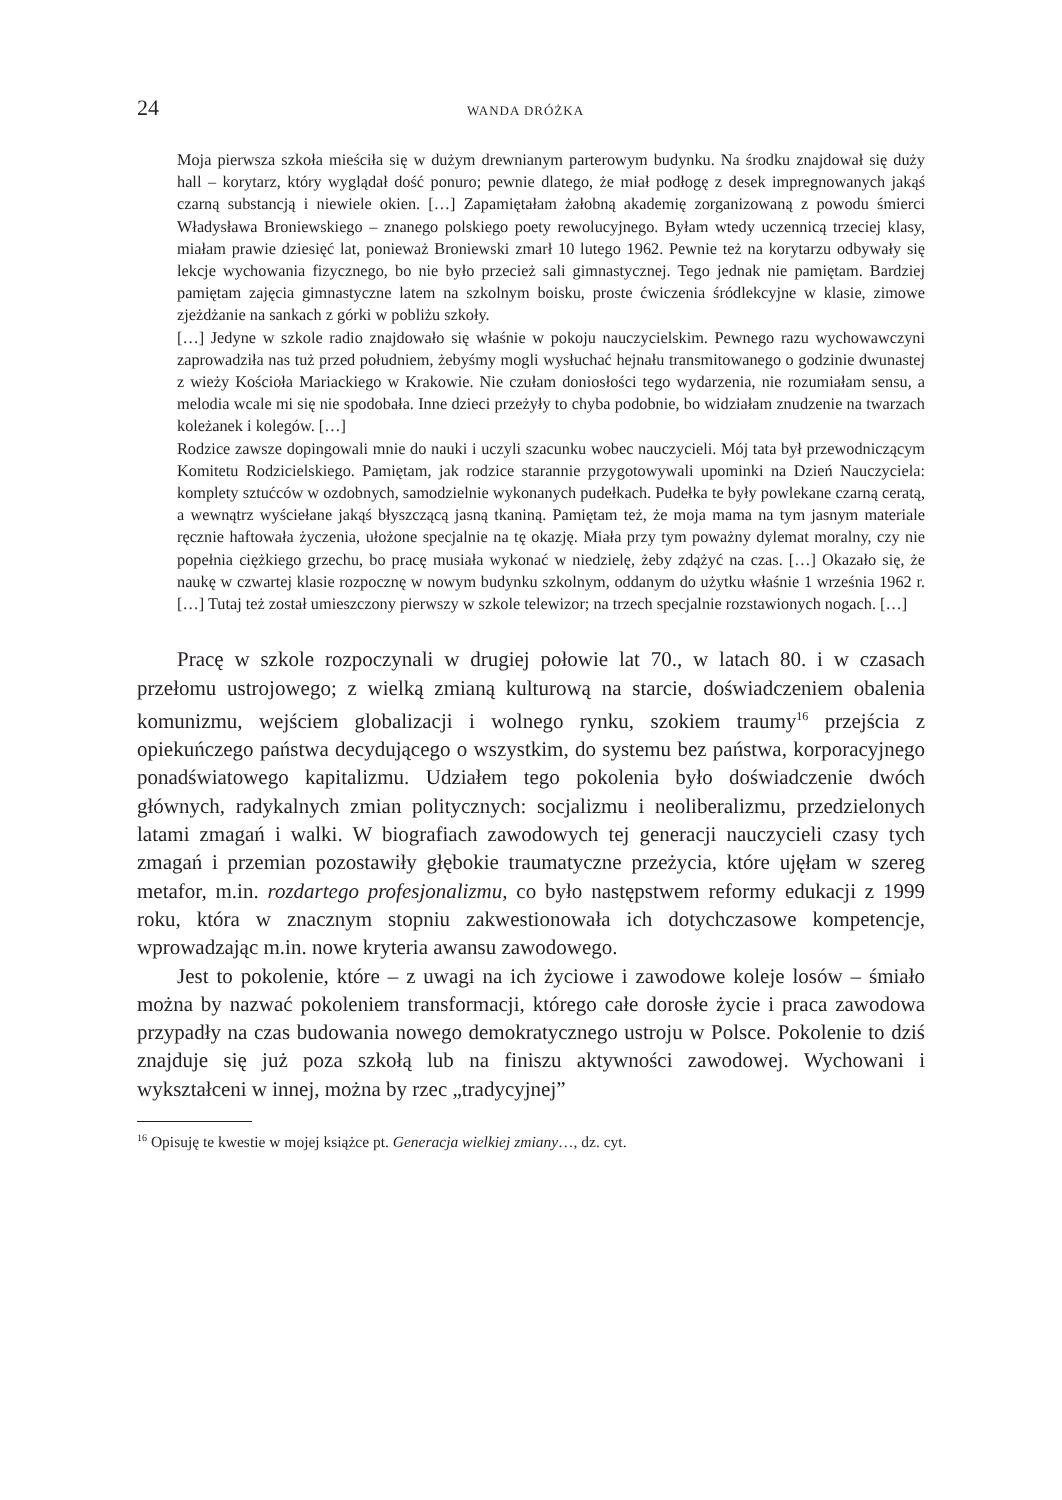24 WANDA DRÓŻKA
Moja pierwsza szkoła mieściła się w dużym drewnianym parterowym budynku. Na środku znajdował się duży hall – korytarz, który wyglądał dość ponuro; pewnie dlatego, że miał podłogę z desek impregnowanych jakąś czarną substancją i niewiele okien. […] Zapamiętałam żałobną akademię zorganizowaną z powodu śmierci Władysława Broniewskiego – znanego polskiego poety rewolucyjnego. Byłam wtedy uczennicą trzeciej klasy, miałam prawie dziesięć lat, ponieważ Broniewski zmarł 10 lutego 1962. Pewnie też na korytarzu odbywały się lekcje wychowania fizycznego, bo nie było przecież sali gimnastycznej. Tego jednak nie pamiętam. Bardziej pamiętam zajęcia gimnastyczne latem na szkolnym boisku, proste ćwiczenia śródlekcyjne w klasie, zimowe zjeżdżanie na sankach z górki w pobliżu szkoły.
[…] Jedyne w szkole radio znajdowało się właśnie w pokoju nauczycielskim. Pewnego razu wychowawczyni zaprowadziła nas tuż przed południem, żebyśmy mogli wysłuchać hejnału transmitowanego o godzinie dwunastej z wieży Kościoła Mariackiego w Krakowie. Nie czułam doniosłości tego wydarzenia, nie rozumiałam sensu, a melodia wcale mi się nie spodobała. Inne dzieci przeżyły to chyba podobnie, bo widziałam znudzenie na twarzach koleżanek i kolegów. […]
Rodzice zawsze dopingowali mnie do nauki i uczyli szacunku wobec nauczycieli. Mój tata był przewodniczącym Komitetu Rodzicielskiego. Pamiętam, jak rodzice starannie przygotowywali upominki na Dzień Nauczyciela: komplety sztućców w ozdobnych, samodzielnie wykonanych pudełkach. Pudełka te były powlekane czarną ceratą, a wewnątrz wyściełane jakąś błyszczącą jasną tkaniną. Pamiętam też, że moja mama na tym jasnym materiale ręcznie haftowała życzenia, ułożone specjalnie na tę okazję. Miała przy tym poważny dylemat moralny, czy nie popełnia ciężkiego grzechu, bo pracę musiała wykonać w niedzielę, żeby zdążyć na czas. […] Okazało się, że naukę w czwartej klasie rozpocznę w nowym budynku szkolnym, oddanym do użytku właśnie 1 września 1962 r. […] Tutaj też został umieszczony pierwszy w szkole telewizor; na trzech specjalnie rozstawionych nogach. […]
Pracę w szkole rozpoczynali w drugiej połowie lat 70., w latach 80. i w czasach przełomu ustrojowego; z wielką zmianą kulturową na starcie, doświadczeniem obalenia komunizmu, wejściem globalizacji i wolnego rynku, szokiem traumy<sup>16</sup> przejścia z opiekuńczego państwa decydującego o wszystkim, do systemu bez państwa, korporacyjnego ponadświatowego kapitalizmu. Udziałem tego pokolenia było doświadczenie dwóch głównych, radykalnych zmian politycznych: socjalizmu i neoliberalizmu, przedzielonych latami zmagań i walki. W biografiach zawodowych tej generacji nauczycieli czasy tych zmagań i przemian pozostawiły głębokie traumatyczne przeżycia, które ujęłam w szereg metafor, m.in. rozdartego profesjonalizmu, co było następstwem reformy edukacji z 1999 roku, która w znacznym stopniu zakwestionowała ich dotychczasowe kompetencje, wprowadzając m.in. nowe kryteria awansu zawodowego.
Jest to pokolenie, które – z uwagi na ich życiowe i zawodowe koleje losów – śmiało można by nazwać pokoleniem transformacji, którego całe dorosłe życie i praca zawodowa przypadły na czas budowania nowego demokratycznego ustroju w Polsce. Pokolenie to dziś znajduje się już poza szkołą lub na finiszu aktywności zawodowej. Wychowani i wykształceni w innej, można by rzec „tradycyjnej”
<sup>16</sup> Opisuję te kwestie w mojej książce pt. Generacja wielkiej zmiany…, dz. cyt.